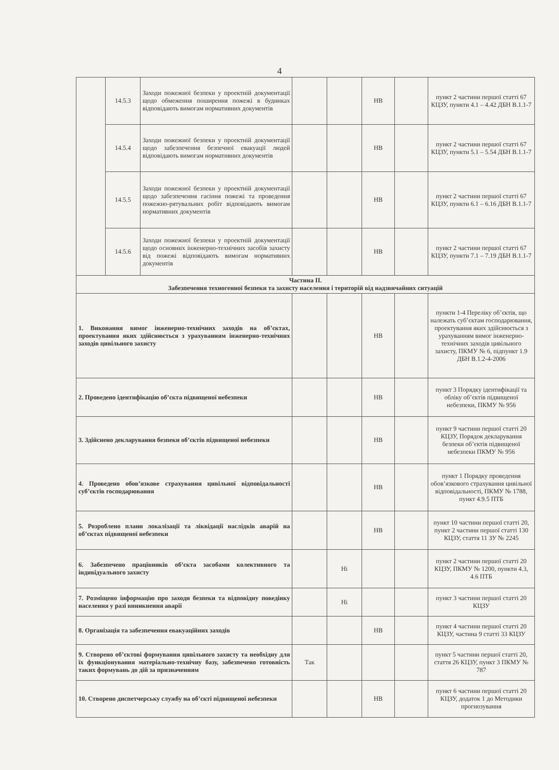4
| | 14.5.3 | Заходи пожежної безпеки у проектній документації щодо обмеження поширення пожежі в будинках відповідають вимогам нормативних документів | | | НВ | | пункт 2 частини першої статті 67 КЦЗУ, пункти 4.1 – 4.42 ДБН В.1.1-7 |
| | 14.5.4 | Заходи пожежної безпеки у проектній документації щодо забезпечення безпечної евакуації людей відповідають вимогам нормативних документів | | | НВ | | пункт 2 частини першої статті 67 КЦЗУ, пункти 5.1 – 5.54 ДБН В.1.1-7 |
| | 14.5.5 | Заходи пожежної безпеки у проектній документації щодо забезпечення гасіння пожежі та проведення пожежно-рятувальних робіт відповідають вимогам нормативних документів | | | НВ | | пункт 2 частини першої статті 67 КЦЗУ, пункти 6.1 – 6.16 ДБН В.1.1-7 |
| | 14.5.6 | Заходи пожежної безпеки у проектній документації щодо основних інженерно-технічних засобів захисту від пожежі відповідають вимогам нормативних документів | | | НВ | | пункт 2 частини першої статті 67 КЦЗУ, пункти 7.1 – 7.19 ДБН В.1.1-7 |
| Частина II. Забезпечення техногенної безпеки та захисту населення і територій від надзвичайних ситуацій | | | | | | | |
| 1. Виконання вимог інженерно-технічних заходів на об’єктах, проектування яких здійснюється з урахуванням інженерно-технічних заходів цивільного захисту | | | | | НВ | | пункти 1-4 Переліку об’єктів, що належать суб’єктам господарювання, проектування яких здійснюється з урахуванням вимог інженерно-технічних заходів цивільного захисту, ПКМУ № 6, підпункт 1.9 ДБН В.1.2-4-2006 |
| 2. Проведено ідентифікацію об’єкта підвищеної небезпеки | | | | | НВ | | пункт 3 Порядку ідентифікації та обліку об’єктів підвищеної небезпеки, ПКМУ № 956 |
| 3. Здійснено декларування безпеки об’єктів підвищеної небезпеки | | | | | НВ | | пункт 9 частини першої статті 20 КЦЗУ, Порядок декларування безпеки об’єктів підвищеної небезпеки ПКМУ № 956 |
| 4. Проведено обов’язкове страхування цивільної відповідальності суб’єктів господарювання | | | | | НВ | | пункт 1 Порядку проведення обов’язкового страхування цивільної відповідальності, ПКМУ № 1788, пункт 4.9.5 ПТБ |
| 5. Розроблено плани локалізації та ліквідації наслідків аварій на об’єктах підвищеної небезпеки | | | | | НВ | | пункт 10 частини першої статті 20, пункт 2 частини першої статті 130 КЦЗУ, стаття 11 ЗУ № 2245 |
| 6. Забезпечено працівників об’єкта засобами колективного та індивідуального захисту | | | | Ні | | | пункт 2 частини першої статті 20 КЦЗУ, ПКМУ № 1200, пункти 4.3, 4.6 ПТБ |
| 7. Розміщено інформацію про заходи безпеки та відповідну поведінку населення у разі виникнення аварії | | | | Ні | | | пункт 3 частини першої статті 20 КЦЗУ |
| 8. Організація та забезпечення евакуаційних заходів | | | | | НВ | | пункт 4 частини першої статті 20 КЦЗУ, частина 9 статті 33 КЦЗУ |
| 9. Створено об’єктові формування цивільного захисту та необхідну для їх функціонування матеріально-технічну базу, забезпечено готовність таких формувань до дій за призначенням | | | Так | | | | пункт 5 частини першої статті 20, стаття 26 КЦЗУ, пункт 3 ПКМУ № 787 |
| 10. Створено диспетчерську службу на об’єкті підвищеної небезпеки | | | | | НВ | | пункт 6 частини першої статті 20 КЦЗУ, додаток 1 до Методики прогнозування |